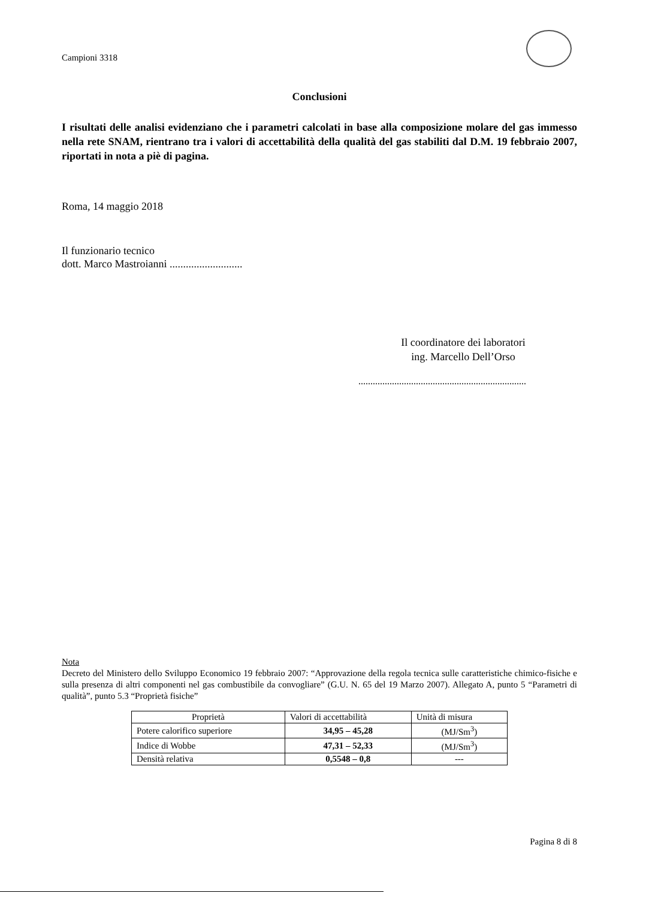Campioni 3318
Conclusioni
I risultati delle analisi evidenziano che i parametri calcolati in base alla composizione molare del gas immesso nella rete SNAM, rientrano tra i valori di accettabilità della qualità del gas stabiliti dal D.M. 19 febbraio 2007, riportati in nota a piè di pagina.
Roma, 14 maggio 2018
Il funzionario tecnico
dott. Marco Mastroianni ...........................
Il coordinatore dei laboratori
ing. Marcello Dell’Orso
......................................................................
Nota
Decreto del Ministero dello Sviluppo Economico 19 febbraio 2007: “Approvazione della regola tecnica sulle caratteristiche chimico-fisiche e sulla presenza di altri componenti nel gas combustibile da convogliare” (G.U. N. 65 del 19 Marzo 2007). Allegato A, punto 5 “Parametri di qualità”, punto 5.3 “Proprietà fisiche”
| Proprietà | Valori di accettabilità | Unità di misura |
| --- | --- | --- |
| Potere calorifico superiore | 34,95 – 45,28 | (MJ/Sm<sup>3</sup>) |
| Indice di Wobbe | 47,31 – 52,33 | (MJ/Sm<sup>3</sup>) |
| Densità relativa | 0,5548 – 0,8 | --- |
Pagina 8 di 8